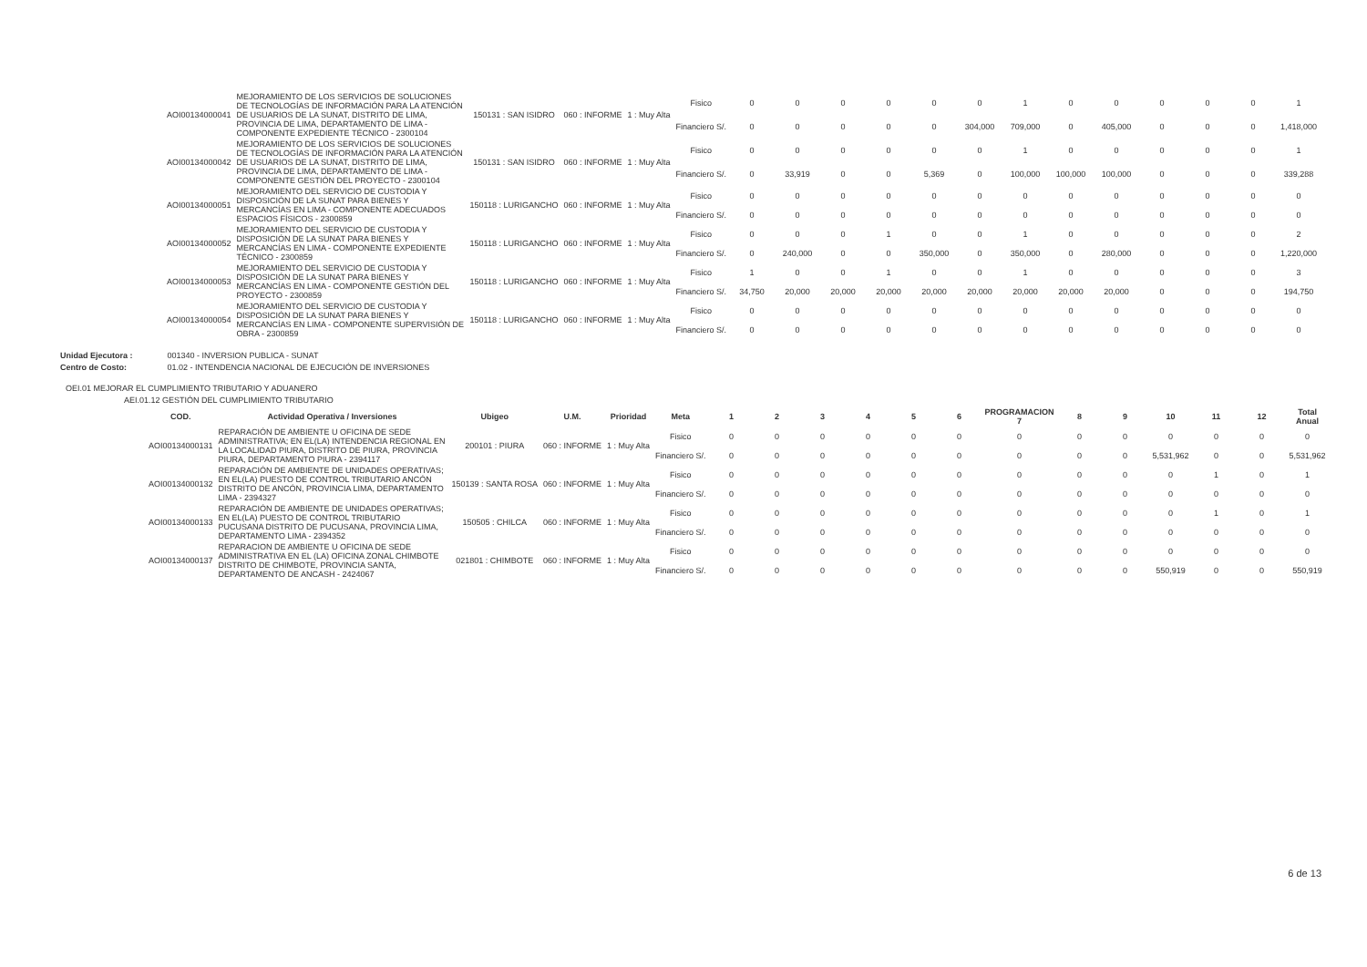| AOI00134000041 | MEJORAMIENTO DE LOS SERVICIOS DE SOLUCIONES DE TECNOLOGÍAS DE INFORMACIÓN PARA LA ATENCIÓN DE USUARIOS DE LA SUNAT, DISTRITO DE LIMA, PROVINCIA DE LIMA, DEPARTAMENTO DE LIMA - COMPONENTE EXPEDIENTE TÉCNICO - 2300104 | 150131 : SAN ISIDRO | 060 : INFORME | 1 : Muy Alta | Fisico | 0 | 0 | 0 | 0 | 0 | 0 | 1 | 0 | 0 | 0 | 0 | 0 | 1 |
| | | | | | Financiero S/. | 0 | 0 | 0 | 0 | 0 | 304,000 | 709,000 | 0 | 405,000 | 0 | 0 | 0 | 1,418,000 |
| AOI00134000042 | MEJORAMIENTO DE LOS SERVICIOS DE SOLUCIONES DE TECNOLOGÍAS DE INFORMACIÓN PARA LA ATENCIÓN DE USUARIOS DE LA SUNAT, DISTRITO DE LIMA, PROVINCIA DE LIMA, DEPARTAMENTO DE LIMA - COMPONENTE GESTIÓN DEL PROYECTO - 2300104 | 150131 : SAN ISIDRO | 060 : INFORME | 1 : Muy Alta | Fisico | 0 | 0 | 0 | 0 | 0 | 0 | 1 | 0 | 0 | 0 | 0 | 0 | 1 |
| | | | | | Financiero S/. | 0 | 33,919 | 0 | 0 | 5,369 | 0 | 100,000 | 100,000 | 100,000 | 0 | 0 | 0 | 339,288 |
| AOI00134000051 | MEJORAMIENTO DEL SERVICIO DE CUSTODIA Y DISPOSICIÓN DE LA SUNAT PARA BIENES Y MERCANCÍAS EN LIMA - COMPONENTE ADECUADOS ESPACIOS FÍSICOS - 2300859 | 150118 : LURIGANCHO | 060 : INFORME | 1 : Muy Alta | Fisico | 0 | 0 | 0 | 0 | 0 | 0 | 0 | 0 | 0 | 0 | 0 | 0 | 0 |
| | | | | | Financiero S/. | 0 | 0 | 0 | 0 | 0 | 0 | 0 | 0 | 0 | 0 | 0 | 0 | 0 |
| AOI00134000052 | MEJORAMIENTO DEL SERVICIO DE CUSTODIA Y DISPOSICIÓN DE LA SUNAT PARA BIENES Y MERCANCÍAS EN LIMA - COMPONENTE EXPEDIENTE TÉCNICO - 2300859 | 150118 : LURIGANCHO | 060 : INFORME | 1 : Muy Alta | Fisico | 0 | 0 | 0 | 1 | 0 | 0 | 1 | 0 | 0 | 0 | 0 | 0 | 2 |
| | | | | | Financiero S/. | 0 | 240,000 | 0 | 0 | 350,000 | 0 | 350,000 | 0 | 280,000 | 0 | 0 | 0 | 1,220,000 |
| AOI00134000053 | MEJORAMIENTO DEL SERVICIO DE CUSTODIA Y DISPOSICIÓN DE LA SUNAT PARA BIENES Y MERCANCÍAS EN LIMA - COMPONENTE GESTIÓN DEL PROYECTO - 2300859 | 150118 : LURIGANCHO | 060 : INFORME | 1 : Muy Alta | Fisico | 1 | 0 | 0 | 1 | 0 | 0 | 1 | 0 | 0 | 0 | 0 | 0 | 3 |
| | | | | | Financiero S/. | 34,750 | 20,000 | 20,000 | 20,000 | 20,000 | 20,000 | 20,000 | 20,000 | 20,000 | 0 | 0 | 0 | 194,750 |
| AOI00134000054 | MEJORAMIENTO DEL SERVICIO DE CUSTODIA Y DISPOSICIÓN DE LA SUNAT PARA BIENES Y MERCANCÍAS EN LIMA - COMPONENTE SUPERVISIÓN DE OBRA - 2300859 | 150118 : LURIGANCHO | 060 : INFORME | 1 : Muy Alta | Fisico | 0 | 0 | 0 | 0 | 0 | 0 | 0 | 0 | 0 | 0 | 0 | 0 | 0 |
| | | | | | Financiero S/. | 0 | 0 | 0 | 0 | 0 | 0 | 0 | 0 | 0 | 0 | 0 | 0 | 0 |
Unidad Ejecutora : 001340 - INVERSION PUBLICA - SUNAT
Centro de Costo: 01.02 - INTENDENCIA NACIONAL DE EJECUCIÓN DE INVERSIONES
OEI.01 MEJORAR EL CUMPLIMIENTO TRIBUTARIO Y ADUANERO
AEI.01.12 GESTIÓN DEL CUMPLIMIENTO TRIBUTARIO
| COD. | Actividad Operativa / Inversiones | Ubigeo | U.M. | Prioridad | Meta | 1 | 2 | 3 | 4 | 5 | 6 | PROGRAMACION 7 | 8 | 9 | 10 | 11 | 12 | Total Anual |
| --- | --- | --- | --- | --- | --- | --- | --- | --- | --- | --- | --- | --- | --- | --- | --- | --- | --- | --- |
| AOI00134000131 | REPARACIÓN DE AMBIENTE U OFICINA DE SEDE ADMINISTRATIVA; EN EL(LA) INTENDENCIA REGIONAL EN LA LOCALIDAD PIURA, DISTRITO DE PIURA, PROVINCIA PIURA, DEPARTAMENTO PIURA - 2394117 | 200101 : PIURA | 060 : INFORME | 1 : Muy Alta | Fisico | 0 | 0 | 0 | 0 | 0 | 0 | 0 | 0 | 0 | 0 | 0 | 0 | 0 |
| | | | | | Financiero S/. | 0 | 0 | 0 | 0 | 0 | 0 | 0 | 0 | 0 | 5,531,962 | 0 | 0 | 5,531,962 |
| AOI00134000132 | REPARACIÓN DE AMBIENTE DE UNIDADES OPERATIVAS; EN EL(LA) PUESTO DE CONTROL TRIBUTARIO ANCÓN DISTRITO DE ANCÓN, PROVINCIA LIMA, DEPARTAMENTO LIMA - 2394327 | 150139 : SANTA ROSA | 060 : INFORME | 1 : Muy Alta | Fisico | 0 | 0 | 0 | 0 | 0 | 0 | 0 | 0 | 0 | 0 | 1 | 0 | 1 |
| | | | | | Financiero S/. | 0 | 0 | 0 | 0 | 0 | 0 | 0 | 0 | 0 | 0 | 0 | 0 | 0 |
| AOI00134000133 | REPARACIÓN DE AMBIENTE DE UNIDADES OPERATIVAS; EN EL(LA) PUESTO DE CONTROL TRIBUTARIO PUCUSANA DISTRITO DE PUCUSANA, PROVINCIA LIMA, DEPARTAMENTO LIMA - 2394352 | 150505 : CHILCA | 060 : INFORME | 1 : Muy Alta | Fisico | 0 | 0 | 0 | 0 | 0 | 0 | 0 | 0 | 0 | 0 | 1 | 0 | 1 |
| | | | | | Financiero S/. | 0 | 0 | 0 | 0 | 0 | 0 | 0 | 0 | 0 | 0 | 0 | 0 | 0 |
| AOI00134000137 | REPARACION DE AMBIENTE U OFICINA DE SEDE ADMINISTRATIVA EN EL (LA) OFICINA ZONAL CHIMBOTE DISTRITO DE CHIMBOTE, PROVINCIA SANTA, DEPARTAMENTO DE ANCASH - 2424067 | 021801 : CHIMBOTE | 060 : INFORME | 1 : Muy Alta | Fisico | 0 | 0 | 0 | 0 | 0 | 0 | 0 | 0 | 0 | 0 | 0 | 0 | 0 |
| | | | | | Financiero S/. | 0 | 0 | 0 | 0 | 0 | 0 | 0 | 0 | 0 | 550,919 | 0 | 0 | 550,919 |
6 de 13